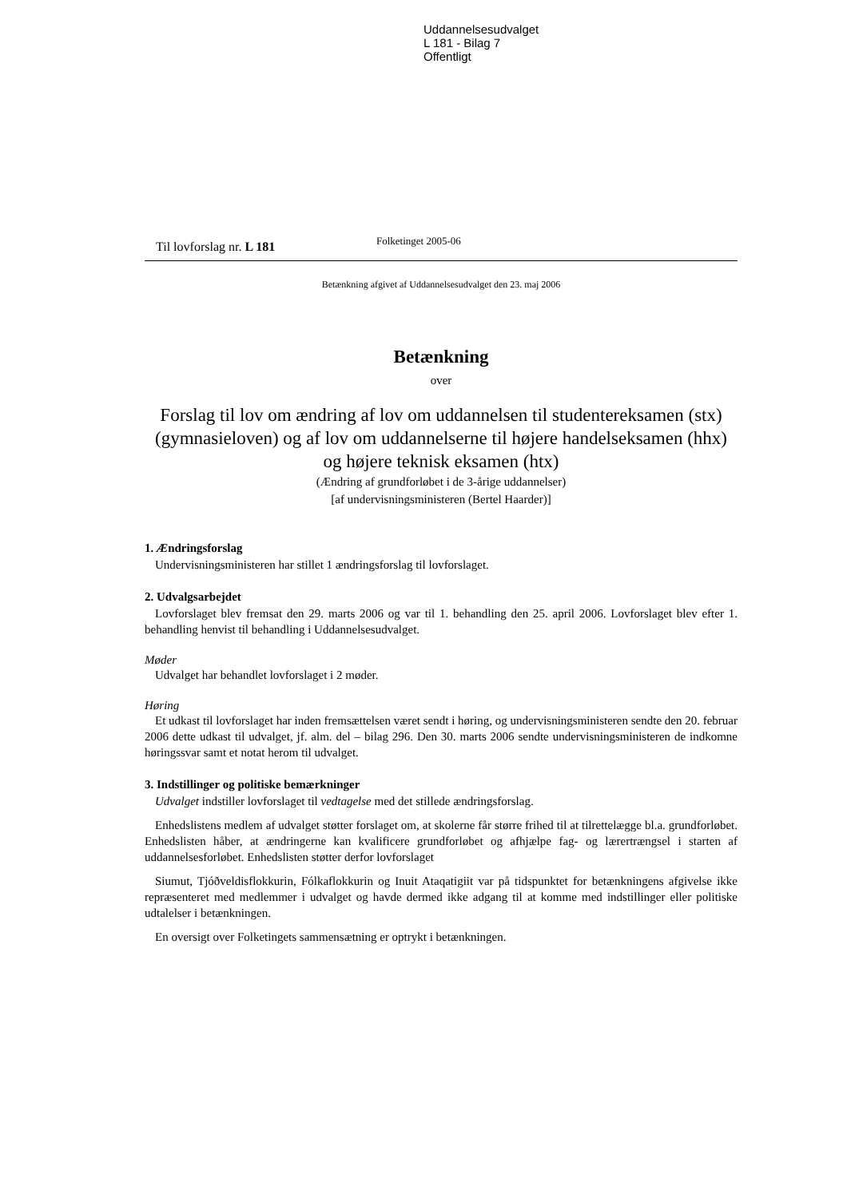Uddannelsesudvalget
L 181 - Bilag 7
Offentligt
Til lovforslag nr. L 181
Folketinget 2005-06
Betænkning afgivet af Uddannelsesudvalget den 23. maj 2006
Betænkning
over
Forslag til lov om ændring af lov om uddannelsen til studentereksamen (stx) (gymnasieloven) og af lov om uddannelserne til højere handelseksamen (hhx) og højere teknisk eksamen (htx)
(Ændring af grundforløbet i de 3-årige uddannelser)
[af undervisningsministeren (Bertel Haarder)]
1. Ændringsforslag
Undervisningsministeren har stillet 1 ændringsforslag til lovforslaget.
2. Udvalgsarbejdet
Lovforslaget blev fremsat den 29. marts 2006 og var til 1. behandling den 25. april 2006. Lovforslaget blev efter 1. behandling henvist til behandling i Uddannelsesudvalget.
Møder
Udvalget har behandlet lovforslaget i 2 møder.
Høring
Et udkast til lovforslaget har inden fremsættelsen været sendt i høring, og undervisningsministeren sendte den 20. februar 2006 dette udkast til udvalget, jf. alm. del – bilag 296. Den 30. marts 2006 sendte undervisningsministeren de indkomne høringssvar samt et notat herom til udvalget.
3. Indstillinger og politiske bemærkninger
Udvalget indstiller lovforslaget til vedtagelse med det stillede ændringsforslag.
Enhedslistens medlem af udvalget støtter forslaget om, at skolerne får større frihed til at tilrettelægge bl.a. grundforløbet. Enhedslisten håber, at ændringerne kan kvalificere grundforløbet og afhjælpe fag- og lærertrængsel i starten af uddannelsesforløbet. Enhedslisten støtter derfor lovforslaget
Siumut, Tjóðveldisflokkurin, Fólkaflokkurin og Inuit Ataqatigiit var på tidspunktet for betænkningens afgivelse ikke repræsenteret med medlemmer i udvalget og havde dermed ikke adgang til at komme med indstillinger eller politiske udtalelser i betænkningen.
En oversigt over Folketingets sammensætning er optrykt i betænkningen.